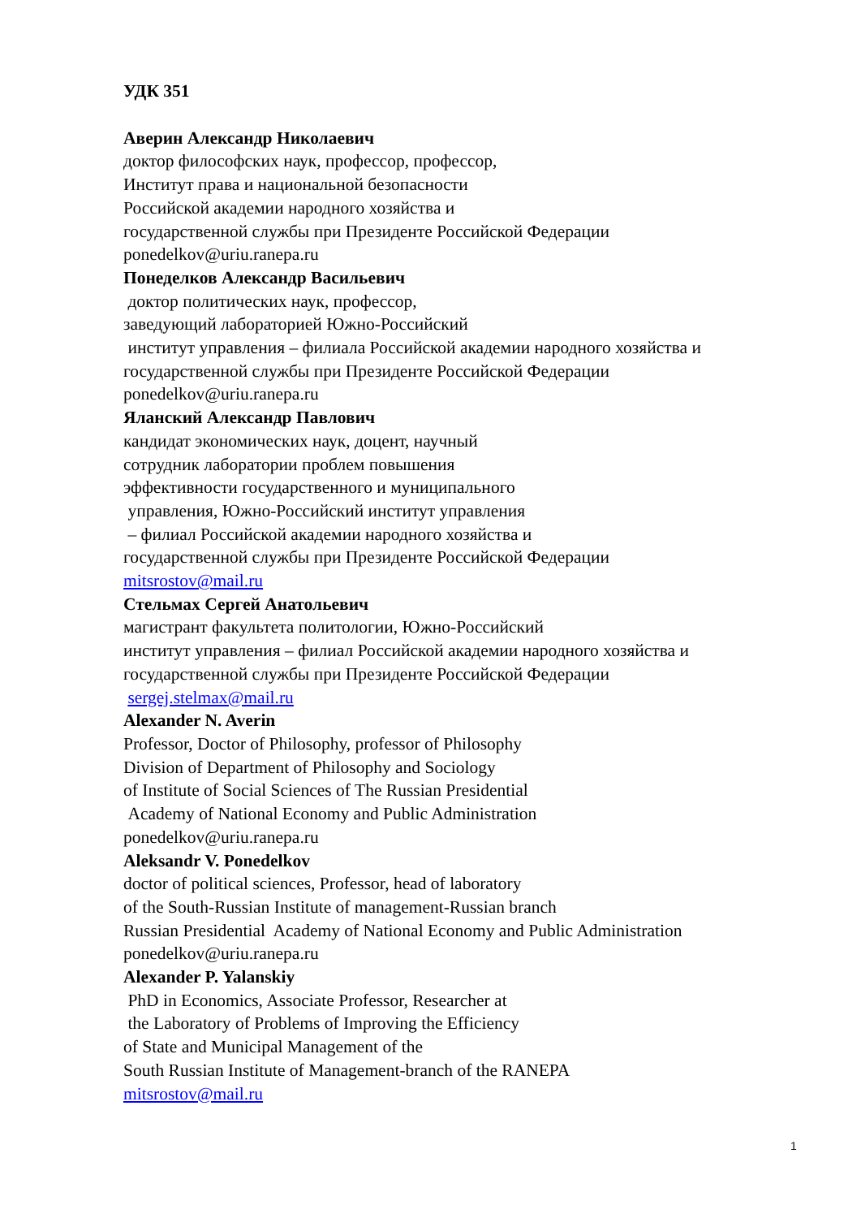УДК 351
Аверин Александр Николаевич
доктор философских наук, профессор, профессор,
Институт права и национальной безопасности
Российской академии народного хозяйства и
государственной службы при Президенте Российской Федерации
ponedelkov@uriu.ranepa.ru
Понеделков Александр Васильевич
доктор политических наук, профессор,
заведующий лабораторией Южно-Российский
институт управления – филиала Российской академии народного хозяйства и
государственной службы при Президенте Российской Федерации
ponedelkov@uriu.ranepa.ru
Яланский Александр Павлович
кандидат экономических наук, доцент, научный
сотрудник лаборатории проблем повышения
эффективности государственного и муниципального
управления, Южно-Российский институт управления
– филиал Российской академии народного хозяйства и
государственной службы при Президенте Российской Федерации
mitsrostov@mail.ru
Стельмах Сергей Анатольевич
магистрант факультета политологии, Южно-Российский
институт управления – филиал Российской академии народного хозяйства и
государственной службы при Президенте Российской Федерации
sergej.stelmax@mail.ru
Alexander N. Averin
Professor, Doctor of Philosophy, professor of Philosophy
Division of Department of Philosophy and Sociology
of Institute of Social Sciences of The Russian Presidential
Academy of National Economy and Public Administration
ponedelkov@uriu.ranepa.ru
Aleksandr V. Ponedelkov
doctor of political sciences, Professor, head of laboratory
of the South-Russian Institute of management-Russian branch
Russian Presidential Academy of National Economy and Public Administration
ponedelkov@uriu.ranepa.ru
Alexander P. Yalanskiy
PhD in Economics, Associate Professor, Researcher at
the Laboratory of Problems of Improving the Efficiency
of State and Municipal Management of the
South Russian Institute of Management-branch of the RANEPA
mitsrostov@mail.ru
1